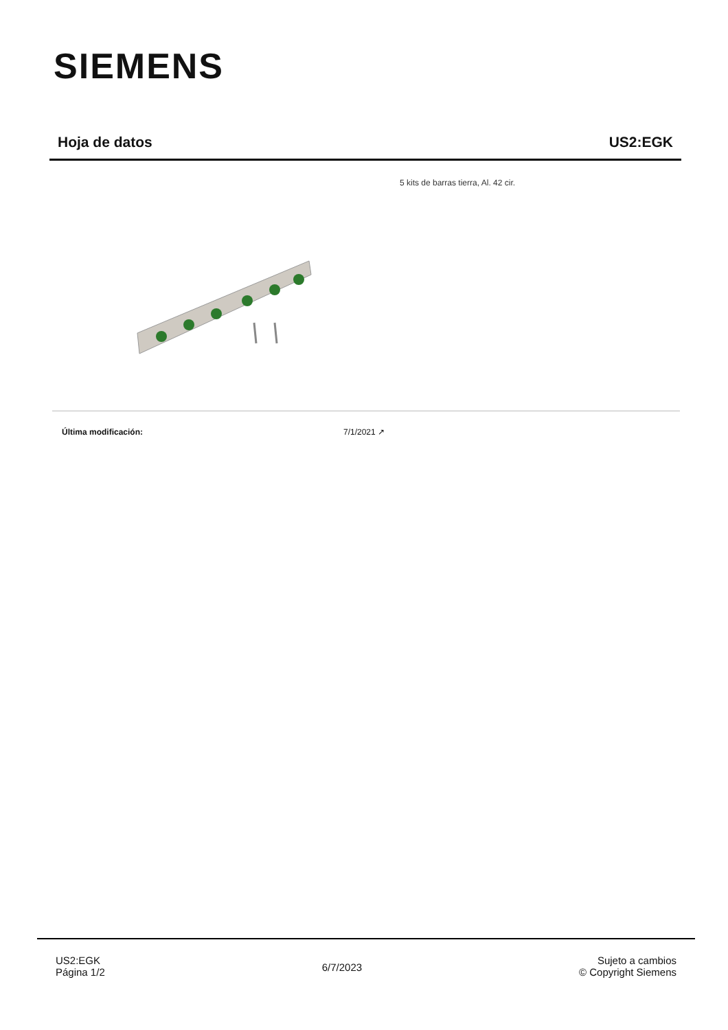SIEMENS
Hoja de datos US2:EGK
5 kits de barras tierra, Al. 42 cir.
Última modificación: 7/1/2021 ↗
US2:EGK
Página 1/2
6/7/2023
Sujeto a cambios
© Copyright Siemens